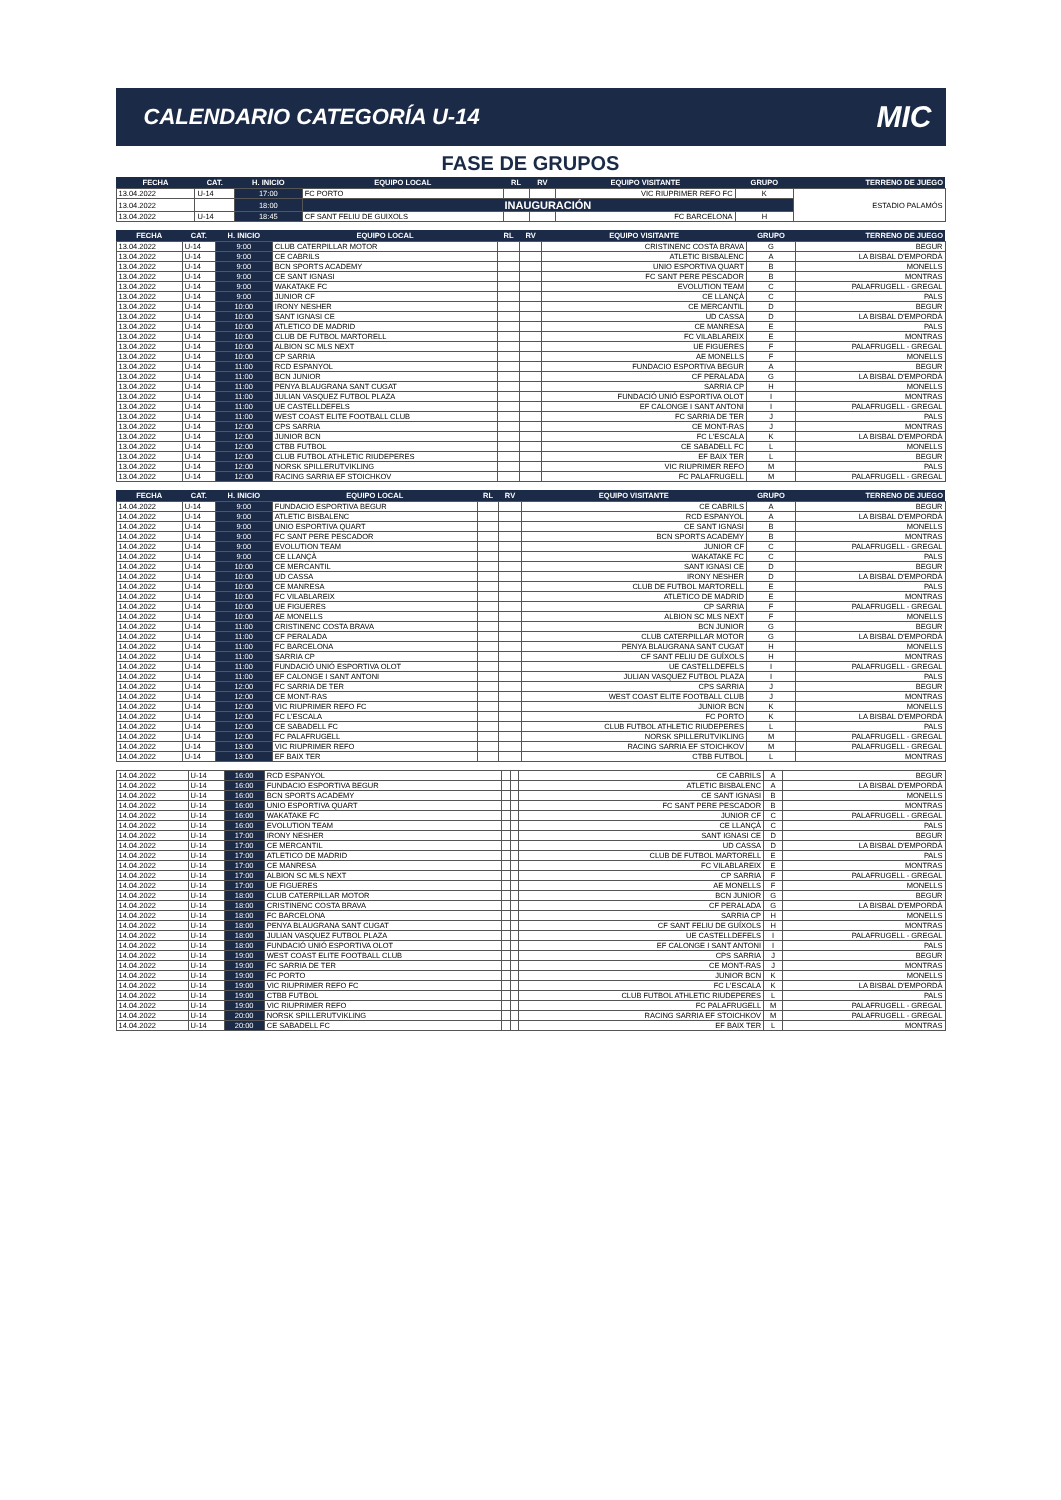CALENDARIO CATEGORÍA U-14
MIC
FASE DE GRUPOS
| FECHA | CAT. | H. INICIO | EQUIPO LOCAL | RL | RV | EQUIPO VISITANTE | GRUPO | TERRENO DE JUEGO |
| --- | --- | --- | --- | --- | --- | --- | --- | --- |
| 13.04.2022 | U-14 | 17:00 | FC PORTO | | | VIC RIUPRIMER REFO FC | K | ESTADIO PALAMÓS |
| 13.04.2022 | | 18:00 | INAUGURACIÓN | | | | | |
| 13.04.2022 | U-14 | 18:45 | CF SANT FELIU DE GUIXOLS | | | FC BARCELONA | H | |
| FECHA | CAT. | H. INICIO | EQUIPO LOCAL | RL | RV | EQUIPO VISITANTE | GRUPO | TERRENO DE JUEGO |
| --- | --- | --- | --- | --- | --- | --- | --- | --- |
| 13.04.2022 | U-14 | 9:00 | CLUB CATERPILLAR MOTOR | | | CRISTINENC COSTA BRAVA | G | BEGUR |
| 13.04.2022 | U-14 | 9:00 | CE CABRILS | | | ATLETIC BISBALENC | A | LA BISBAL D'EMPORDÀ |
| 13.04.2022 | U-14 | 9:00 | BCN SPORTS ACADEMY | | | UNIO ESPORTIVA QUART | B | MONELLS |
| 13.04.2022 | U-14 | 9:00 | CE SANT IGNASI | | | FC SANT PERE PESCADOR | B | MONTRAS |
| 13.04.2022 | U-14 | 9:00 | WAKATAKE FC | | | EVOLUTION TEAM | C | PALAFRUGELL - GREGAL |
| 13.04.2022 | U-14 | 9:00 | JUNIOR CF | | | CE LLANÇÀ | C | PALS |
| 13.04.2022 | U-14 | 10:00 | IRONY NESHER | | | CE MERCANTIL | D | BEGUR |
| 13.04.2022 | U-14 | 10:00 | SANT IGNASI CE | | | UD CASSA | D | LA BISBAL D'EMPORDÀ |
| 13.04.2022 | U-14 | 10:00 | ATLETICO DE MADRID | | | CE MANRESA | E | PALS |
| 13.04.2022 | U-14 | 10:00 | CLUB DE FUTBOL MARTORELL | | | FC VILABLAREIX | E | MONTRAS |
| 13.04.2022 | U-14 | 10:00 | ALBION SC MLS NEXT | | | UE FIGUERES | F | PALAFRUGELL - GREGAL |
| 13.04.2022 | U-14 | 10:00 | CP SARRIA | | | AE MONELLS | F | MONELLS |
| 13.04.2022 | U-14 | 11:00 | RCD ESPANYOL | | | FUNDACIO ESPORTIVA BEGUR | A | BEGUR |
| 13.04.2022 | U-14 | 11:00 | BCN JUNIOR | | | CF PERALADA | G | LA BISBAL D'EMPORDÀ |
| 13.04.2022 | U-14 | 11:00 | PENYA BLAUGRANA SANT CUGAT | | | SARRIA CP | H | MONELLS |
| 13.04.2022 | U-14 | 11:00 | JULIAN VASQUEZ FUTBOL PLAZA | | | FUNDACIÓ UNIÓ ESPORTIVA OLOT | I | MONTRAS |
| 13.04.2022 | U-14 | 11:00 | UE CASTELLDEFELS | | | EF CALONGE I SANT ANTONI | I | PALAFRUGELL - GREGAL |
| 13.04.2022 | U-14 | 11:00 | WEST COAST ELITE FOOTBALL CLUB | | | FC SARRIA DE TER | J | PALS |
| 13.04.2022 | U-14 | 12:00 | CPS SARRIA | | | CE MONT-RAS | J | MONTRAS |
| 13.04.2022 | U-14 | 12:00 | JUNIOR BCN | | | FC L'ESCALA | K | LA BISBAL D'EMPORDÀ |
| 13.04.2022 | U-14 | 12:00 | CTBB FUTBOL | | | CE SABADELL FC | L | MONELLS |
| 13.04.2022 | U-14 | 12:00 | CLUB FUTBOL ATHLETIC RIUDEPERES | | | EF BAIX TER | L | BEGUR |
| 13.04.2022 | U-14 | 12:00 | NORSK SPILLERUTVIKLING | | | VIC RIUPRIMER REFO | M | PALS |
| 13.04.2022 | U-14 | 12:00 | RACING SARRIA EF STOICHKOV | | | FC PALAFRUGELL | M | PALAFRUGELL - GREGAL |
| FECHA | CAT. | H. INICIO | EQUIPO LOCAL | RL | RV | EQUIPO VISITANTE | GRUPO | TERRENO DE JUEGO |
| --- | --- | --- | --- | --- | --- | --- | --- | --- |
| 14.04.2022 | U-14 | 9:00 | FUNDACIO ESPORTIVA BEGUR | | | CE CABRILS | A | BEGUR |
| 14.04.2022 | U-14 | 9:00 | ATLETIC BISBALENC | | | RCD ESPANYOL | A | LA BISBAL D'EMPORDÀ |
| 14.04.2022 | U-14 | 9:00 | UNIO ESPORTIVA QUART | | | CE SANT IGNASI | B | MONELLS |
| 14.04.2022 | U-14 | 9:00 | FC SANT PERE PESCADOR | | | BCN SPORTS ACADEMY | B | MONTRAS |
| 14.04.2022 | U-14 | 9:00 | EVOLUTION TEAM | | | JUNIOR CF | C | PALAFRUGELL - GREGAL |
| 14.04.2022 | U-14 | 9:00 | CE LLANÇÀ | | | WAKATAKE FC | C | PALS |
| 14.04.2022 | U-14 | 10:00 | CE MERCANTIL | | | SANT IGNASI CE | D | BEGUR |
| 14.04.2022 | U-14 | 10:00 | UD CASSA | | | IRONY NESHER | D | LA BISBAL D'EMPORDÀ |
| 14.04.2022 | U-14 | 10:00 | CE MANRESA | | | CLUB DE FUTBOL MARTORELL | E | PALS |
| 14.04.2022 | U-14 | 10:00 | FC VILABLAREIX | | | ATLETICO DE MADRID | E | MONTRAS |
| 14.04.2022 | U-14 | 10:00 | UE FIGUERES | | | CP SARRIA | F | PALAFRUGELL - GREGAL |
| 14.04.2022 | U-14 | 10:00 | AE MONELLS | | | ALBION SC MLS NEXT | F | MONELLS |
| 14.04.2022 | U-14 | 11:00 | CRISTINENC COSTA BRAVA | | | BCN JUNIOR | G | BEGUR |
| 14.04.2022 | U-14 | 11:00 | CF PERALADA | | | CLUB CATERPILLAR MOTOR | G | LA BISBAL D'EMPORDÀ |
| 14.04.2022 | U-14 | 11:00 | FC BARCELONA | | | PENYA BLAUGRANA SANT CUGAT | H | MONELLS |
| 14.04.2022 | U-14 | 11:00 | SARRIA CP | | | CF SANT FELIU DE GUÍXOLS | H | MONTRAS |
| 14.04.2022 | U-14 | 11:00 | FUNDACIÓ UNIÓ ESPORTIVA OLOT | | | UE CASTELLDEFELS | I | PALAFRUGELL - GREGAL |
| 14.04.2022 | U-14 | 11:00 | EF CALONGE I SANT ANTONI | | | JULIAN VASQUEZ FUTBOL PLAZA | I | PALS |
| 14.04.2022 | U-14 | 12:00 | FC SARRIA DE TER | | | CPS SARRIA | J | BEGUR |
| 14.04.2022 | U-14 | 12:00 | CE MONT-RAS | | | WEST COAST ELITE FOOTBALL CLUB | J | MONTRAS |
| 14.04.2022 | U-14 | 12:00 | VIC RIUPRIMER REFO FC | | | JUNIOR BCN | K | MONELLS |
| 14.04.2022 | U-14 | 12:00 | FC L'ESCALA | | | FC PORTO | K | LA BISBAL D'EMPORDÀ |
| 14.04.2022 | U-14 | 12:00 | CE SABADELL FC | | | CLUB FUTBOL ATHLETIC RIUDEPERES | L | PALS |
| 14.04.2022 | U-14 | 12:00 | FC PALAFRUGELL | | | NORSK SPILLERUTVIKLING | M | PALAFRUGELL - GREGAL |
| 14.04.2022 | U-14 | 13:00 | VIC RIUPRIMER REFO | | | RACING SARRIA EF STOICHKOV | M | PALAFRUGELL - GREGAL |
| 14.04.2022 | U-14 | 13:00 | EF BAIX TER | | | CTBB FUTBOL | L | MONTRAS |
| 14.04.2022 | U-14 | 16:00 | RCD ESPANYOL | | | CE CABRILS | A | BEGUR |
| 14.04.2022 | U-14 | 16:00 | FUNDACIO ESPORTIVA BEGUR | | | ATLETIC BISBALENC | A | LA BISBAL D'EMPORDÀ |
| 14.04.2022 | U-14 | 16:00 | BCN SPORTS ACADEMY | | | CE SANT IGNASI | B | MONELLS |
| 14.04.2022 | U-14 | 16:00 | UNIO ESPORTIVA QUART | | | FC SANT PERE PESCADOR | B | MONTRAS |
| 14.04.2022 | U-14 | 16:00 | WAKATAKE FC | | | JUNIOR CF | C | PALAFRUGELL - GREGAL |
| 14.04.2022 | U-14 | 16:00 | EVOLUTION TEAM | | | CE LLANÇÀ | C | PALS |
| 14.04.2022 | U-14 | 17:00 | IRONY NESHER | | | SANT IGNASI CE | D | BEGUR |
| 14.04.2022 | U-14 | 17:00 | CE MERCANTIL | | | UD CASSA | D | LA BISBAL D'EMPORDÀ |
| 14.04.2022 | U-14 | 17:00 | ATLETICO DE MADRID | | | CLUB DE FUTBOL MARTORELL | E | PALS |
| 14.04.2022 | U-14 | 17:00 | CE MANRESA | | | FC VILABLAREIX | E | MONTRAS |
| 14.04.2022 | U-14 | 17:00 | ALBION SC MLS NEXT | | | CP SARRIA | F | PALAFRUGELL - GREGAL |
| 14.04.2022 | U-14 | 17:00 | UE FIGUERES | | | AE MONELLS | F | MONELLS |
| 14.04.2022 | U-14 | 18:00 | CLUB CATERPILLAR MOTOR | | | BCN JUNIOR | G | BEGUR |
| 14.04.2022 | U-14 | 18:00 | CRISTINENC COSTA BRAVA | | | CF PERALADA | G | LA BISBAL D'EMPORDÀ |
| 14.04.2022 | U-14 | 18:00 | FC BARCELONA | | | SARRIA CP | H | MONELLS |
| 14.04.2022 | U-14 | 18:00 | PENYA BLAUGRANA SANT CUGAT | | | CF SANT FELIU DE GUÍXOLS | H | MONTRAS |
| 14.04.2022 | U-14 | 18:00 | JULIAN VASQUEZ FUTBOL PLAZA | | | UE CASTELLDEFELS | I | PALAFRUGELL - GREGAL |
| 14.04.2022 | U-14 | 18:00 | FUNDACIÓ UNIÓ ESPORTIVA OLOT | | | EF CALONGE I SANT ANTONI | I | PALS |
| 14.04.2022 | U-14 | 19:00 | WEST COAST ELITE FOOTBALL CLUB | | | CPS SARRIA | J | BEGUR |
| 14.04.2022 | U-14 | 19:00 | FC SARRIA DE TER | | | CE MONT-RAS | J | MONTRAS |
| 14.04.2022 | U-14 | 19:00 | FC PORTO | | | JUNIOR BCN | K | MONELLS |
| 14.04.2022 | U-14 | 19:00 | VIC RIUPRIMER REFO FC | | | FC L'ESCALA | K | LA BISBAL D'EMPORDÀ |
| 14.04.2022 | U-14 | 19:00 | CTBB FUTBOL | | | CLUB FUTBOL ATHLETIC RIUDEPERES | L | PALS |
| 14.04.2022 | U-14 | 19:00 | VIC RIUPRIMER REFO | | | FC PALAFRUGELL | M | PALAFRUGELL - GREGAL |
| 14.04.2022 | U-14 | 20:00 | NORSK SPILLERUTVIKLING | | | RACING SARRIA EF STOICHKOV | M | PALAFRUGELL - GREGAL |
| 14.04.2022 | U-14 | 20:00 | CE SABADELL FC | | | EF BAIX TER | L | MONTRAS |